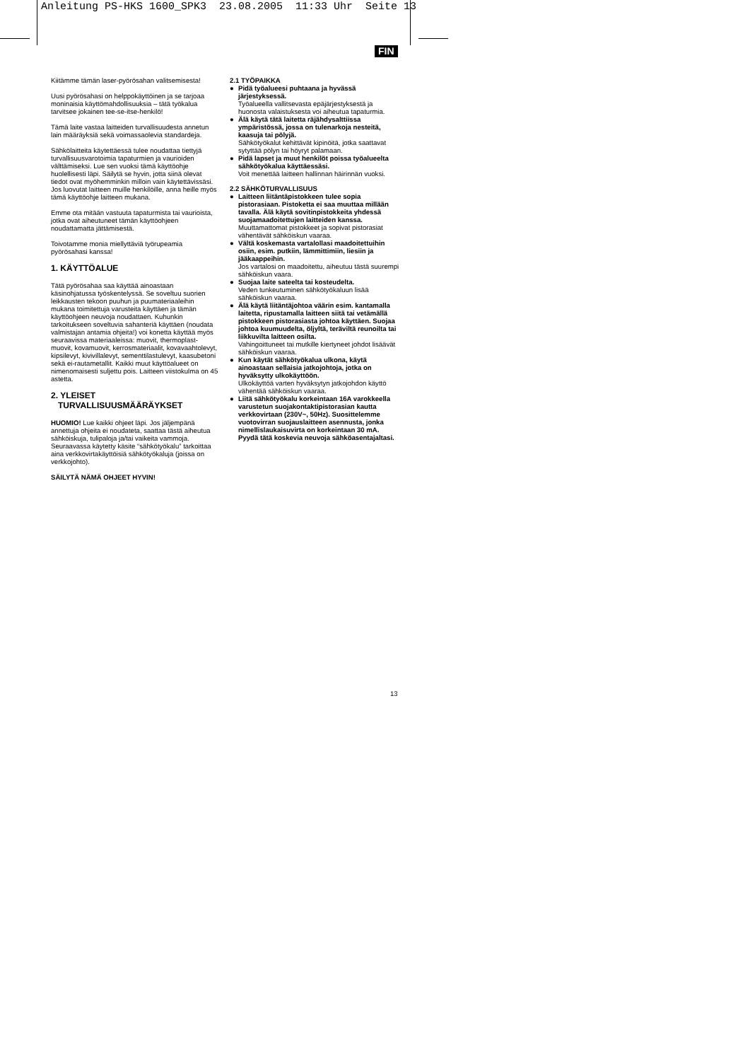Anleitung PS-HKS 1600_SPK3 23.08.2005 11:33 Uhr Seite 13
FIN
Kiitämme tämän laser-pyörösahan valitsemisesta!
Uusi pyörösahasi on helppokäyttöinen ja se tarjoaa moninaisia käyttömahdollisuuksia – tätä työkalua tarvitsee jokainen tee-se-itse-henkilö!
Tämä laite vastaa laitteiden turvallisuudesta annetun lain määräyksiä sekä voimassaolevia standardeja.
Sähkölaitteita käytettäessä tulee noudattaa tiettyjä turvallisuusvarotoimia tapaturmien ja vaurioiden välttämiseksi. Lue sen vuoksi tämä käyttöohje huolellisesti läpi. Säilytä se hyvin, jotta siinä olevat tiedot ovat myöhemminkin milloin vain käytettävissäsi. Jos luovutat laitteen muille henkilöille, anna heille myös tämä käyttöohje laitteen mukana.
Emme ota mitään vastuuta tapaturmista tai vaurioista, jotka ovat aiheutuneet tämän käyttöohjeen noudattamatta jättämisestä.
Toivotamme monia miellyttäviä työrupeamia pyörösahasi kanssa!
1. KÄYTTÖALUE
Tätä pyörösahaa saa käyttää ainoastaan käsinohjatussa työskentelyssä. Se soveltuu suorien leikkausten tekoon puuhun ja puumateriaaleihin mukana toimitettuja varusteita käyttäen ja tämän käyttöohjeen neuvoja noudattaen. Kuhunkin tarkoitukseen soveltuvia sahanteriä käyttäen (noudata valmistajan antamia ohjeita!) voi konetta käyttää myös seuraavissa materiaaleissa: muovit, thermoplast-muovit, kovamuovit, kerrosmateriaalit, kovavaahtolevyt, kipsilevyt, kivivillalevyt, sementtilastulevyt, kaasubetoni sekä ei-rautametallit. Kaikki muut käyttöalueet on nimenomaisesti suljettu pois. Laitteen viistokulma on 45 astetta.
2. YLEISET
TURVALLISUUSMÄÄRÄYKSET
HUOMIO! Lue kaikki ohjeet läpi. Jos jäljempänä annettuja ohjeita ei noudateta, saattaa tästä aiheutua sähköiskuja, tulipaloja ja/tai vaikeita vammoja. Seuraavassa käytetty käsite “sähkötyökalu” tarkoittaa aina verkkovirtakäyttöisiä sähkötyökaluja (joissa on verkkojohto).
SÄILYTÄ NÄMÄ OHJEET HYVIN!
2.1 TYÖPAIKKA
● Pidä työalueesi puhtaana ja hyvässä järjestyksessä.
Työalueella vallitsevasta epäjärjestyksestä ja huonosta valaistuksesta voi aiheutua tapaturmia.
● Älä käytä tätä laitetta räjähdysalttiissa ympäristössä, jossa on tulenarkoja nesteitä, kaasuja tai pölyjä.
Sähkötyökalut kehittävät kipinöitä, jotka saattavat sytyttää pölyn tai höyryt palamaan.
● Pidä lapset ja muut henkilöt poissa työalueelta sähkötyökalua käyttäessäsi.
Voit menettää laitteen hallinnan häirinnän vuoksi.
2.2 SÄHKÖTURVALLISUUS
● Laitteen liitäntäpistokkeen tulee sopia pistorasiaan. Pistoketta ei saa muuttaa millään tavalla. Älä käytä sovitinpistokkeita yhdessä suojamaadoitettujen laitteiden kanssa.
Muuttamattomat pistokkeet ja sopivat pistorasiat vähentävät sähköiskun vaaraa.
● Vältä koskemasta vartalollasi maadoitettuihin osiin, esim. putkiin, lämmittimiin, liesiin ja jääkaappeihin.
Jos vartalosi on maadoitettu, aiheutuu tästä suurempi sähköiskun vaara.
● Suojaa laite sateelta tai kosteudelta.
Veden tunkeutuminen sähkötyökaluun lisää sähköiskun vaaraa.
● Älä käytä liitäntäjohtoa väärin esim. kantamalla laitetta, ripustamalla laitteen siitä tai vetämällä pistokkeen pistorasiasta johtoa käyttäen. Suojaa johtoa kuumuudelta, öljyltä, teräviltä reunoilta tai liikkuvilta laitteen osilta.
Vahingoittuneet tai mutkille kiertyneet johdot lisäävät sähköiskun vaaraa.
● Kun käytät sähkötyökalua ulkona, käytä ainoastaan sellaisia jatkojohtoja, jotka on hyväksytty ulkokäyttöön.
Ulkokäyttöä varten hyväksytyn jatkojohdon käyttö vähentää sähköiskun vaaraa.
● Liitä sähkötyökalu korkeintaan 16A varokkeella varustetun suojakontaktipistorasian kautta verkkovirtaan (230V~, 50Hz). Suosittelemme vuotovirran suojauslaitteen asennusta, jonka nimellislaukaisuvirta on korkeintaan 30 mA. Pyydä tätä koskevia neuvoja sähköasentajaltasi.
13